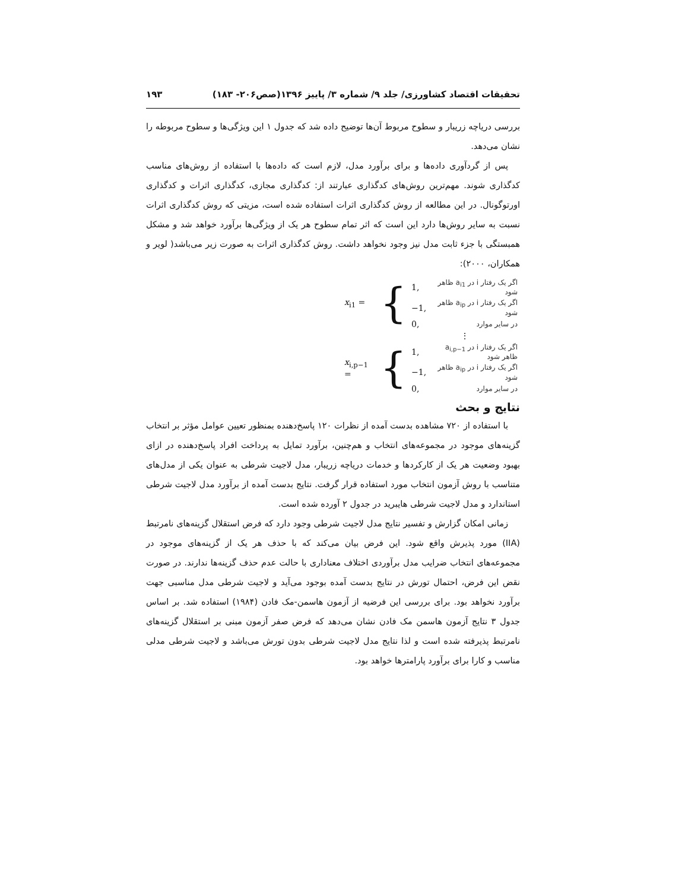تحقیقات اقتصاد کشاورزی/ جلد ۹/ شماره ۳/ پاییز ۱۳۹۶(صص۲۰۶- ۱۸۳) ۱۹۳
بررسی دریاچه زریبار و سطوح مربوط آن‌ها توضیح داده شد که جدول ۱ این ویژگی‌ها و سطوح مربوطه را نشان می‌دهد.
پس از گردآوری داده‌ها و برای برآورد مدل، لازم است که داده‌ها با استفاده از روش‌های مناسب کدگذاری شوند. مهم‌ترین روش‌های کدگذاری عبارتند از: کدگذاری مجازی، کدگذاری اثرات و کدگذاری اورتوگونال. در این مطالعه از روش کدگذاری اثرات استفاده شده است، مزیتی که روش کدگذاری اثرات نسبت به سایر روش‌ها دارد این است که اثر تمام سطوح هر یک از ویژگی‌ها برآورد خواهد شد و مشکل همبستگی با جزء ثابت مدل نیز وجود نخواهد داشت. روش کدگذاری اثرات به صورت زیر می‌باشد( لویر و همکاران، ۲۰۰۰):
| x<sub>i1</sub> = | { | 1, | اگر یک رفتار i در a<sub>i1</sub> ظاهر شود |
| | | −1, | اگر یک رفتار i در a<sub>ip</sub> ظاهر شود |
| | | 0, | در سایر موارد |
| | | ⋮ | |
| x<sub>i,p−1</sub> = | { | 1, | اگر یک رفتار i در a<sub>i,p−1</sub> ظاهر شود |
| | | −1, | اگر یک رفتار i در a<sub>ip</sub> ظاهر شود |
| | | 0, | در سایر موارد |
نتایج و بحث
با استفاده از ۷۲۰ مشاهده بدست آمده از نظرات ۱۲۰ پاسخ‌دهنده بمنظور تعیین عوامل مؤثر بر انتخاب گزینه‌های موجود در مجموعه‌های انتخاب و هم‌چنین، برآورد تمایل به پرداخت افراد پاسخ‌دهنده در ازای بهبود وضعیت هر یک از کارکردها و خدمات دریاچه زریبار، مدل لاجیت شرطی به عنوان یکی از مدل‌های متناسب با روش آزمون انتخاب مورد استفاده قرار گرفت. نتایج بدست آمده از برآورد مدل لاجیت شرطی استاندارد و مدل لاجیت شرطی هایبرید در جدول ۲ آورده شده است.
زمانی امکان گزارش و تفسیر نتایج مدل لاجیت شرطی وجود دارد که فرض استقلال گزینه‌های نامرتبط (IIA) مورد پذیرش واقع شود. این فرض بیان می‌کند که با حذف هر یک از گزینه‌های موجود در مجموعه‌های انتخاب ضرایب مدل برآوردی اختلاف معناداری با حالت عدم حذف گزینه‌ها ندارند. در صورت نقض این فرض، احتمال تورش در نتایج بدست آمده بوجود می‌آید و لاجیت شرطی مدل مناسبی جهت برآورد نخواهد بود. برای بررسی این فرضیه از آزمون هاسمن-مک فادن (۱۹۸۴) استفاده شد. بر اساس جدول ۳ نتایج آزمون هاسمن مک فادن نشان می‌دهد که فرض صفر آزمون مبنی بر استقلال گزینه‌های نامرتبط پذیرفته شده است و لذا نتایج مدل لاجیت شرطی بدون تورش می‌باشد و لاجیت شرطی مدلی مناسب و کارا برای برآورد پارامترها خواهد بود.